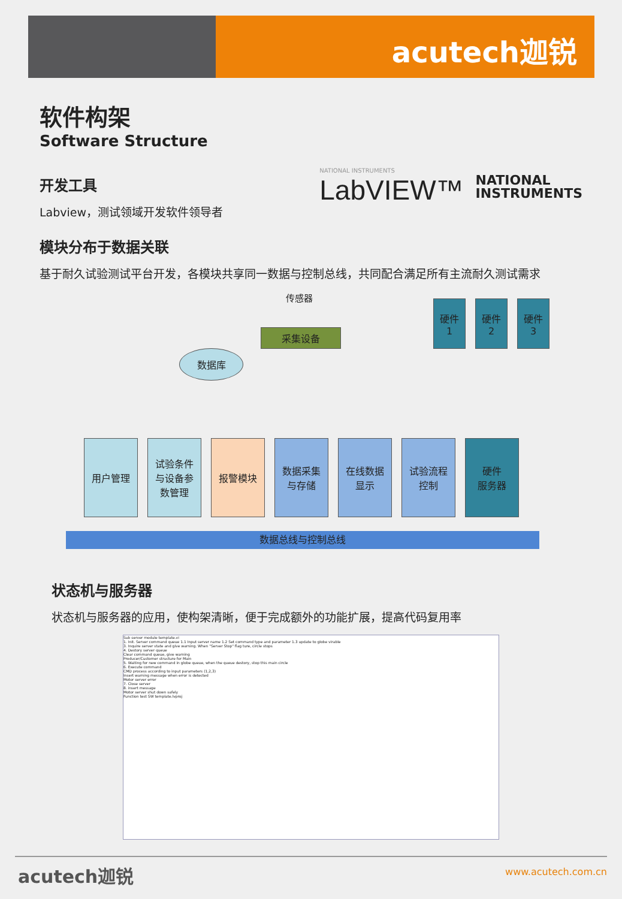acutech迦锐
软件构架
Software Structure
开发工具
Labview，测试领域开发软件领导者
NATIONAL INSTRUMENTS
LabVIEW™
NATIONAL
INSTRUMENTS
模块分布于数据关联
基于耐久试验测试平台开发，各模块共享同一数据与控制总线，共同配合满足所有主流耐久测试需求
传感器
采集设备
数据库
硬件
1
硬件
2
硬件
3
用户管理
试验条件
与设备参
数管理
报警模块
数据采集
与存储
在线数据
显示
试验流程
控制
硬件
服务器
数据总线与控制总线
状态机与服务器
状态机与服务器的应用，使构架清晰，便于完成额外的功能扩展，提高代码复用率
Sub server module template.vi
1. Init. Server command queue 1.1 Input server name 1.2 Set command type and parameter 1.3 update to globe virable
3. Inquire server state and give warning. When "Server Stop" flag ture, circle stops
4. Destory server queue
Clear command queue, give warning
Producer/Customer structure for Main
5. Waiting for new command in globe queue, when the queue destory, stop this main circle
6. Execute command
CMD process according to input parameters (1,2,3)
Insert warning message when error is detected
Motor server error
7. Close server
8. insert message
Motor server shut down safely
Function test SW template.lvproj
acutech迦锐 www.acutech.com.cn